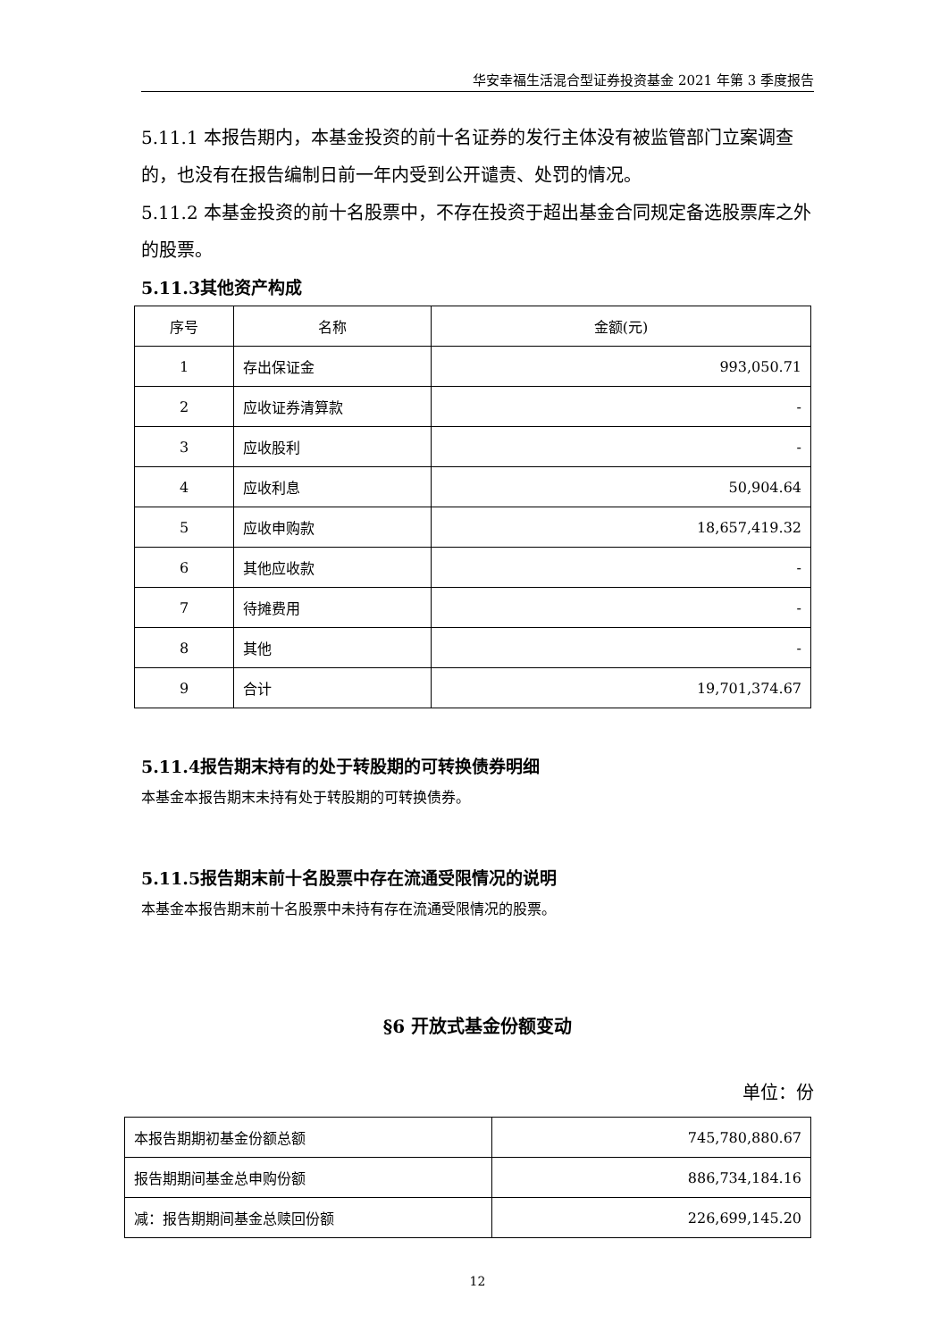华安幸福生活混合型证券投资基金 2021 年第 3 季度报告
5.11.1 本报告期内，本基金投资的前十名证券的发行主体没有被监管部门立案调查的，也没有在报告编制日前一年内受到公开谴责、处罚的情况。
5.11.2 本基金投资的前十名股票中，不存在投资于超出基金合同规定备选股票库之外的股票。
5.11.3其他资产构成
| 序号 | 名称 | 金额(元) |
| --- | --- | --- |
| 1 | 存出保证金 | 993,050.71 |
| 2 | 应收证券清算款 | - |
| 3 | 应收股利 | - |
| 4 | 应收利息 | 50,904.64 |
| 5 | 应收申购款 | 18,657,419.32 |
| 6 | 其他应收款 | - |
| 7 | 待摊费用 | - |
| 8 | 其他 | - |
| 9 | 合计 | 19,701,374.67 |
5.11.4报告期末持有的处于转股期的可转换债券明细
本基金本报告期末未持有处于转股期的可转换债券。
5.11.5报告期末前十名股票中存在流通受限情况的说明
本基金本报告期末前十名股票中未持有存在流通受限情况的股票。
§6 开放式基金份额变动
单位：份
| 本报告期期初基金份额总额 | 745,780,880.67 |
| 报告期期间基金总申购份额 | 886,734,184.16 |
| 减：报告期期间基金总赎回份额 | 226,699,145.20 |
12